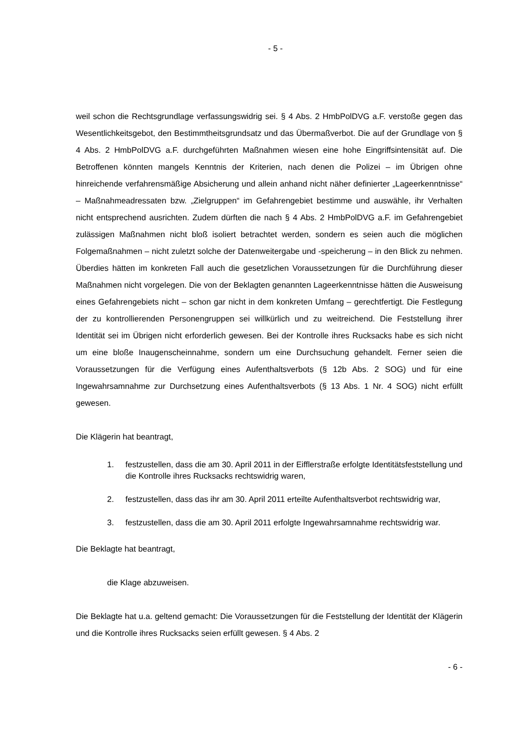- 5 -
weil schon die Rechtsgrundlage verfassungswidrig sei. § 4 Abs. 2 HmbPolDVG a.F. verstoße gegen das Wesentlichkeitsgebot, den Bestimmtheitsgrundsatz und das Übermaßverbot. Die auf der Grundlage von § 4 Abs. 2 HmbPolDVG a.F. durchgeführten Maßnahmen wiesen eine hohe Eingriffsintensität auf. Die Betroffenen könnten mangels Kenntnis der Kriterien, nach denen die Polizei – im Übrigen ohne hinreichende verfahrensmäßige Absicherung und allein anhand nicht näher definierter „Lageerkenntnisse“ – Maßnahmeadressaten bzw. „Zielgruppen“ im Gefahrengebiet bestimme und auswähle, ihr Verhalten nicht entsprechend ausrichten. Zudem dürften die nach § 4 Abs. 2 HmbPolDVG a.F. im Gefahrengebiet zulässigen Maßnahmen nicht bloß isoliert betrachtet werden, sondern es seien auch die möglichen Folgemaßnahmen – nicht zuletzt solche der Datenweitergabe und -speicherung – in den Blick zu nehmen. Überdies hätten im konkreten Fall auch die gesetzlichen Voraussetzungen für die Durchführung dieser Maßnahmen nicht vorgelegen. Die von der Beklagten genannten Lageerkenntnisse hätten die Ausweisung eines Gefahrengebiets nicht – schon gar nicht in dem konkreten Umfang – gerechtfertigt. Die Festlegung der zu kontrollierenden Personengruppen sei willkürlich und zu weitreichend. Die Feststellung ihrer Identität sei im Übrigen nicht erforderlich gewesen. Bei der Kontrolle ihres Rucksacks habe es sich nicht um eine bloße Inaugenscheinnahme, sondern um eine Durchsuchung gehandelt. Ferner seien die Voraussetzungen für die Verfügung eines Aufenthaltsverbots (§ 12b Abs. 2 SOG) und für eine Ingewahrsamnahme zur Durchsetzung eines Aufenthaltsverbots (§ 13 Abs. 1 Nr. 4 SOG) nicht erfüllt gewesen.
Die Klägerin hat beantragt,
1. festzustellen, dass die am 30. April 2011 in der Eifflerstraße erfolgte Identitätsfeststellung und die Kontrolle ihres Rucksacks rechtswidrig waren,
2. festzustellen, dass das ihr am 30. April 2011 erteilte Aufenthaltsverbot rechtswidrig war,
3. festzustellen, dass die am 30. April 2011 erfolgte Ingewahrsamnahme rechtswidrig war.
Die Beklagte hat beantragt,
die Klage abzuweisen.
Die Beklagte hat u.a. geltend gemacht: Die Voraussetzungen für die Feststellung der Identität der Klägerin und die Kontrolle ihres Rucksacks seien erfüllt gewesen. § 4 Abs. 2
- 6 -